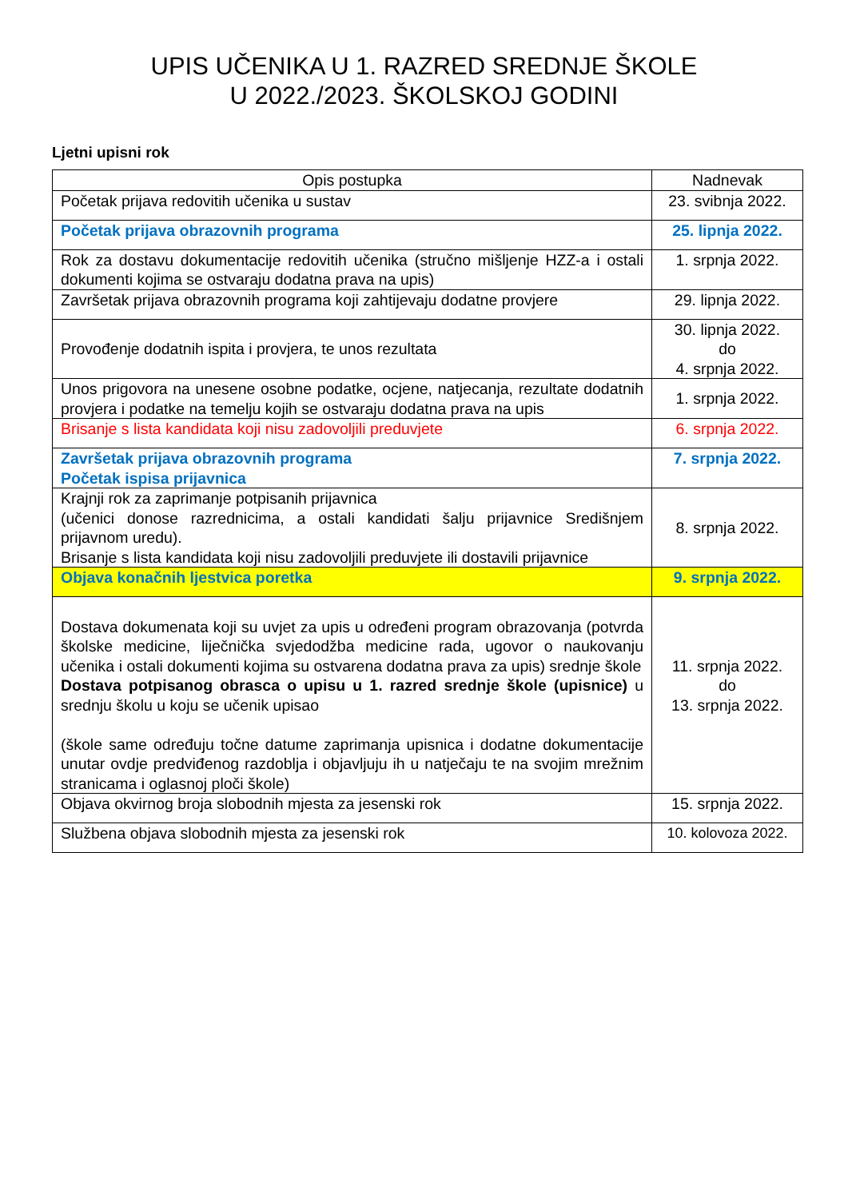UPIS UČENIKA U 1. RAZRED SREDNJE ŠKOLE
U 2022./2023. ŠKOLSKOJ GODINI
Ljetni upisni rok
| Opis postupka | Nadnevak |
| --- | --- |
| Početak prijava redovitih učenika u sustav | 23. svibnja 2022. |
| Početak prijava obrazovnih programa | 25. lipnja 2022. |
| Rok za dostavu dokumentacije redovitih učenika (stručno mišljenje HZZ-a i ostali dokumenti kojima se ostvaraju dodatna prava na upis) | 1. srpnja 2022. |
| Završetak prijava obrazovnih programa koji zahtijevaju dodatne provjere | 29. lipnja 2022. |
| Provođenje dodatnih ispita i provjera, te unos rezultata | 30. lipnja 2022. do 4. srpnja 2022. |
| Unos prigovora na unesene osobne podatke, ocjene, natjecanja, rezultate dodatnih provjera i podatke na temelju kojih se ostvaraju dodatna prava na upis | 1. srpnja 2022. |
| Brisanje s lista kandidata koji nisu zadovoljili preduvjete | 6. srpnja 2022. |
| Završetak prijava obrazovnih programa Početak ispisa prijavnica | 7. srpnja 2022. |
| Krajnji rok za zaprimanje potpisanih prijavnica (učenici donose razrednicima, a ostali kandidati šalju prijavnice Središnjem prijavnom uredu). Brisanje s lista kandidata koji nisu zadovoljili preduvjete ili dostavili prijavnice | 8. srpnja 2022. |
| Objava konačnih ljestvica poretka | 9. srpnja 2022. |
| Dostava dokumenata koji su uvjet za upis u određeni program obrazovanja (potvrda školske medicine, liječnička svjedodžba medicine rada, ugovor o naukovanju učenika i ostali dokumenti kojima su ostvarena dodatna prava za upis) srednje škole Dostava potpisanog obrasca o upisu u 1. razred srednje škole (upisnice) u srednju školu u koju se učenik upisao (škole same određuju točne datume zaprimanja upisnica i dodatne dokumentacije unutar ovdje predviđenog razdoblja i objavljuju ih u natječaju te na svojim mrežnim stranicama i oglasnoj ploči škole) | 11. srpnja 2022. do 13. srpnja 2022. |
| Objava okvirnog broja slobodnih mjesta za jesenski rok | 15. srpnja 2022. |
| Službena objava slobodnih mjesta za jesenski rok | 10. kolovoza 2022. |